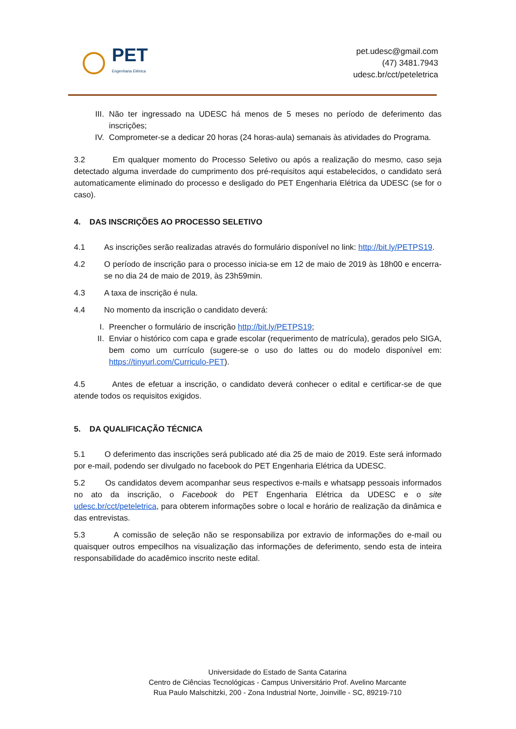PET
Engenharia Elétrica
pet.udesc@gmail.com
(47) 3481.7943
udesc.br/cct/peteletrica
III. Não ter ingressado na UDESC há menos de 5 meses no período de deferimento das inscrições;
IV. Comprometer-se a dedicar 20 horas (24 horas-aula) semanais às atividades do Programa.
3.2 Em qualquer momento do Processo Seletivo ou após a realização do mesmo, caso seja detectado alguma inverdade do cumprimento dos pré-requisitos aqui estabelecidos, o candidato será automaticamente eliminado do processo e desligado do PET Engenharia Elétrica da UDESC (se for o caso).
4. DAS INSCRIÇÕES AO PROCESSO SELETIVO
4.1 As inscrições serão realizadas através do formulário disponível no link: http://bit.ly/PETPS19.
4.2 O período de inscrição para o processo inicia-se em 12 de maio de 2019 às 18h00 e encerra-se no dia 24 de maio de 2019, às 23h59min.
4.3 A taxa de inscrição é nula.
4.4 No momento da inscrição o candidato deverá:
I. Preencher o formulário de inscrição http://bit.ly/PETPS19;
II. Enviar o histórico com capa e grade escolar (requerimento de matrícula), gerados pelo SIGA, bem como um currículo (sugere-se o uso do lattes ou do modelo disponível em: https://tinyurl.com/Curriculo-PET).
4.5 Antes de efetuar a inscrição, o candidato deverá conhecer o edital e certificar-se de que atende todos os requisitos exigidos.
5. DA QUALIFICAÇÃO TÉCNICA
5.1 O deferimento das inscrições será publicado até dia 25 de maio de 2019. Este será informado por e-mail, podendo ser divulgado no facebook do PET Engenharia Elétrica da UDESC.
5.2 Os candidatos devem acompanhar seus respectivos e-mails e whatsapp pessoais informados no ato da inscrição, o Facebook do PET Engenharia Elétrica da UDESC e o site udesc.br/cct/peteletrica, para obterem informações sobre o local e horário de realização da dinâmica e das entrevistas.
5.3 A comissão de seleção não se responsabiliza por extravio de informações do e-mail ou quaisquer outros empecilhos na visualização das informações de deferimento, sendo esta de inteira responsabilidade do acadêmico inscrito neste edital.
Universidade do Estado de Santa Catarina
Centro de Ciências Tecnológicas - Campus Universitário Prof. Avelino Marcante
Rua Paulo Malschitzki, 200 - Zona Industrial Norte, Joinville - SC, 89219-710